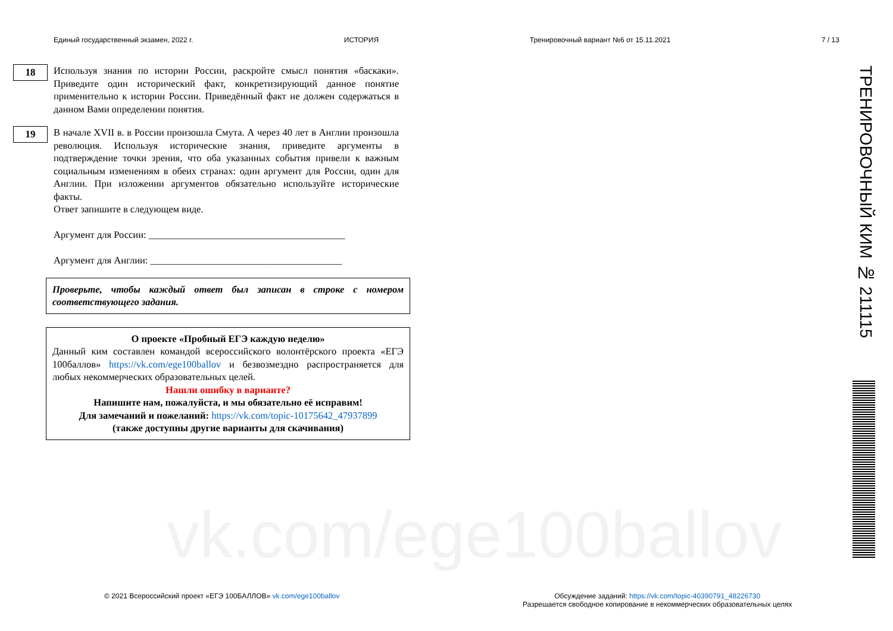vk.com/ege100ballov
Единый государственный экзамен, 2022 г. ИСТОРИЯ Тренировочный вариант №6 от 15.11.2021 7 / 13
18
Используя знания по истории России, раскройте смысл понятия «баскаки». Приведите один исторический факт, конкретизирующий данное понятие применительно к истории России. Приведённый факт не должен содержаться в данном Вами определении понятия.
19
В начале XVII в. в России произошла Смута. А через 40 лет в Англии произошла революция. Используя исторические знания, приведите аргументы в подтверждение точки зрения, что оба указанных события привели к важным социальным изменениям в обеих странах: один аргумент для России, один для Англии. При изложении аргументов обязательно используйте исторические факты.
Ответ запишите в следующем виде.
Аргумент для России: ________________________________________
Аргумент для Англии: _______________________________________
Проверьте, чтобы каждый ответ был записан в строке с номером соответствующего задания.
О проекте «Пробный ЕГЭ каждую неделю»
Данный ким составлен командой всероссийского волонтёрского проекта «ЕГЭ 100баллов» https://vk.com/ege100ballov и безвозмездно распространяется для любых некоммерческих образовательных целей.
Нашли ошибку в варианте?
Напишите нам, пожалуйста, и мы обязательно её исправим!
Для замечаний и пожеланий: https://vk.com/topic-10175642_47937899
(также доступны другие варианты для скачивания)
ТРЕНИРОВОЧНЫЙ КИМ № 211115
© 2021 Всероссийский проект «ЕГЭ 100БАЛЛОВ» vk.com/ege100ballov
Обсуждение заданий: https://vk.com/topic-40390791_48226730
Разрешается свободное копирование в некоммерческих образовательных целях